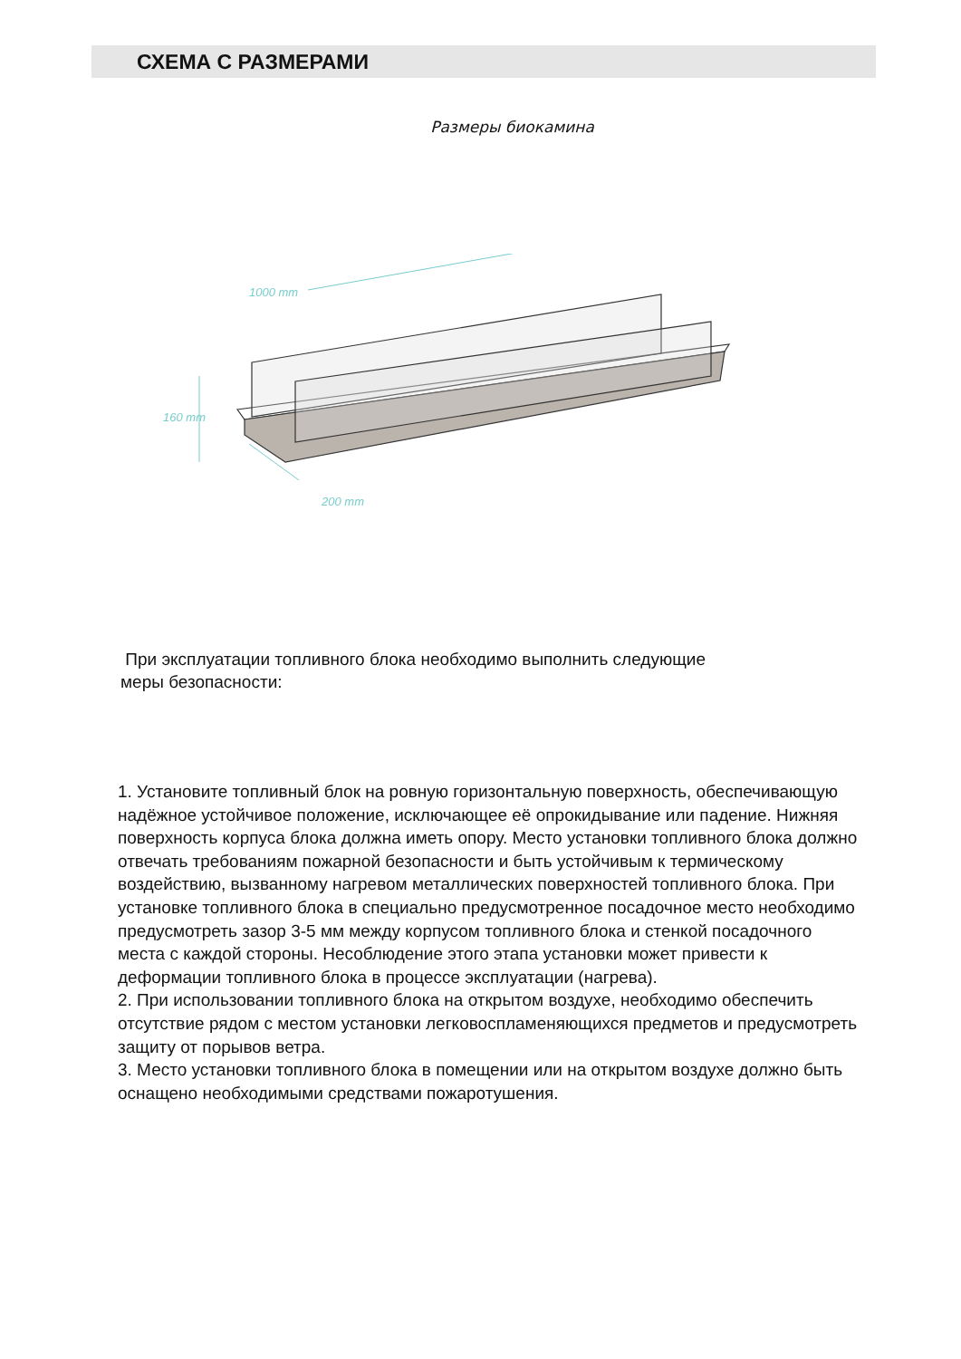СХЕМА С РАЗМЕРАМИ
Размеры биокамина
1000 mm
160 mm
200 mm
При эксплуатации топливного блока необходимо выполнить следующие меры безопасности:
1. Установите топливный блок на ровную горизонтальную поверхность, обеспечивающую надёжное устойчивое положение, исключающее её опрокидывание или падение. Нижняя поверхность корпуса блока должна иметь опору. Место установки топливного блока должно отвечать требованиям пожарной безопасности и быть устойчивым к термическому воздействию, вызванному нагревом металлических поверхностей топливного блока. При установке топливного блока в специально предусмотренное посадочное место необходимо предусмотреть зазор 3-5 мм между корпусом топливного блока и стенкой посадочного места с каждой стороны. Несоблюдение этого этапа установки может привести к деформации топливного блока в процессе эксплуатации (нагрева).
2. При использовании топливного блока на открытом воздухе, необходимо обеспечить отсутствие рядом с местом установки легковоспламеняющихся предметов и предусмотреть защиту от порывов ветра.
3. Место установки топливного блока в помещении или на открытом воздухе должно быть оснащено необходимыми средствами пожаротушения.